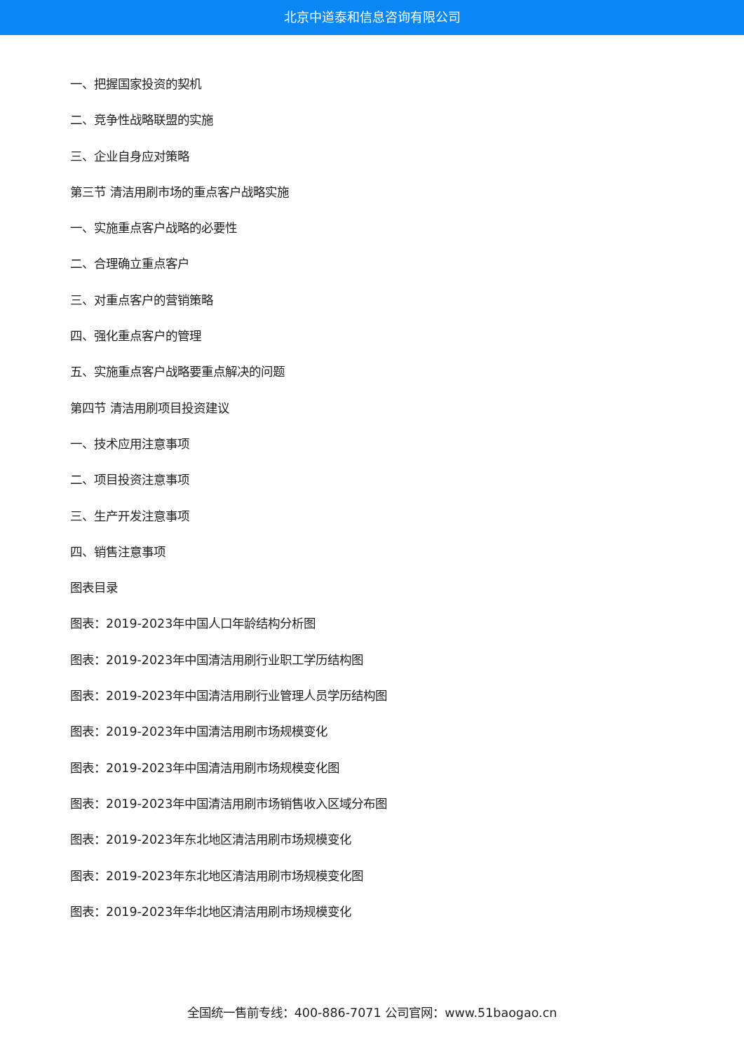北京中道泰和信息咨询有限公司
一、把握国家投资的契机
二、竞争性战略联盟的实施
三、企业自身应对策略
第三节 清洁用刷市场的重点客户战略实施
一、实施重点客户战略的必要性
二、合理确立重点客户
三、对重点客户的营销策略
四、强化重点客户的管理
五、实施重点客户战略要重点解决的问题
第四节 清洁用刷项目投资建议
一、技术应用注意事项
二、项目投资注意事项
三、生产开发注意事项
四、销售注意事项
图表目录
图表：2019-2023年中国人口年龄结构分析图
图表：2019-2023年中国清洁用刷行业职工学历结构图
图表：2019-2023年中国清洁用刷行业管理人员学历结构图
图表：2019-2023年中国清洁用刷市场规模变化
图表：2019-2023年中国清洁用刷市场规模变化图
图表：2019-2023年中国清洁用刷市场销售收入区域分布图
图表：2019-2023年东北地区清洁用刷市场规模变化
图表：2019-2023年东北地区清洁用刷市场规模变化图
图表：2019-2023年华北地区清洁用刷市场规模变化
全国统一售前专线：400-886-7071 公司官网：www.51baogao.cn